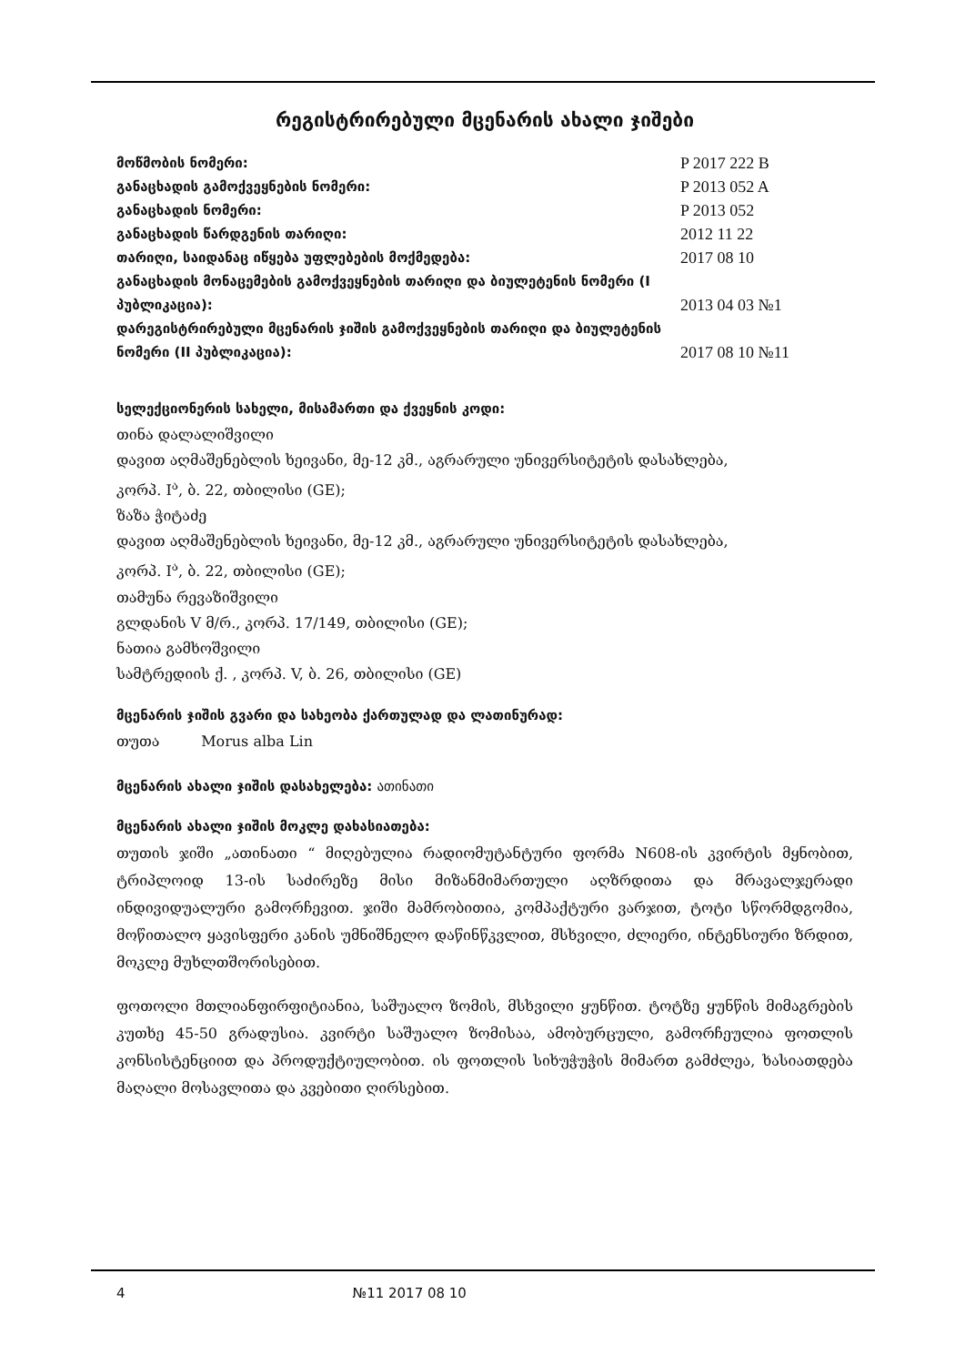რეგისტრირებული მცენარის ახალი ჯიშები
მოწმობის ნომერი:
P 2017 222 B
განაცხადის გამოქვეყნების ნომერი:
P 2013 052 A
განაცხადის ნომერი:
P 2013 052
განაცხადის წარდგენის თარიღი:
2012 11 22
თარიღი, საიდანაც იწყება უფლებების მოქმედება:
2017 08 10
განაცხადის მონაცემების გამოქვეყნების თარიღი და ბიულეტენის ნომერი (I პუბლიკაცია):
2013 04 03 №1
დარეგისტრირებული მცენარის ჯიშის გამოქვეყნების თარიღი და ბიულეტენის ნომერი (II პუბლიკაცია):
2017 08 10 №11
სელექციონერის სახელი, მისამართი და ქვეყნის კოდი:
თინა დალალიშვილი
დავით აღმაშენებლის ხეივანი, მე-12 კმ., აგრარული უნივერსიტეტის დასახლება,
კორპ. I<sup>ა</sup>, ბ. 22, თბილისი (GE);
ზაზა ჭიტაძე
დავით აღმაშენებლის ხეივანი, მე-12 კმ., აგრარული უნივერსიტეტის დასახლება,
კორპ. I<sup>ა</sup>, ბ. 22, თბილისი (GE);
თამუნა რევაზიშვილი
გლდანის V მ/რ., კორპ. 17/149, თბილისი (GE);
ნათია გამხოშვილი
სამტრედიის ქ. , კორპ. V, ბ. 26, თბილისი (GE)
მცენარის ჯიშის გვარი და სახეობა ქართულად და ლათინურად:
თუთა Morus alba Lin
მცენარის ახალი ჯიშის დასახელება: ათინათი
მცენარის ახალი ჯიშის მოკლე დახასიათება:
თუთის ჯიში „ათინათი “ მიღებულია რადიომუტანტური ფორმა N608-ის კვირტის მყნობით, ტრიპლოიდ 13-ის საძირეზე მისი მიზანმიმართული აღზრდითა და მრავალჯერადი ინდივიდუალური გამორჩევით. ჯიში მამრობითია, კომპაქტური ვარჯით, ტოტი სწორმდგომია, მოწითალო ყავისფერი კანის უმნიშნელო დაწინწკვლით, მსხვილი, ძლიერი, ინტენსიური ზრდით, მოკლე მუხლთშორისებით.
ფოთოლი მთლიანფირფიტიანია, საშუალო ზომის, მსხვილი ყუნწით. ტოტზე ყუნწის მიმაგრების კუთხე 45-50 გრადუსია. კვირტი საშუალო ზომისაა, ამობურცული, გამორჩეულია ფოთლის კონსისტენციით და პროდუქტიულობით. ის ფოთლის სიხუჭუჭის მიმართ გამძლეა, ხასიათდება მაღალი მოსავლითა და კვებითი ღირსებით.
4 №11 2017 08 10